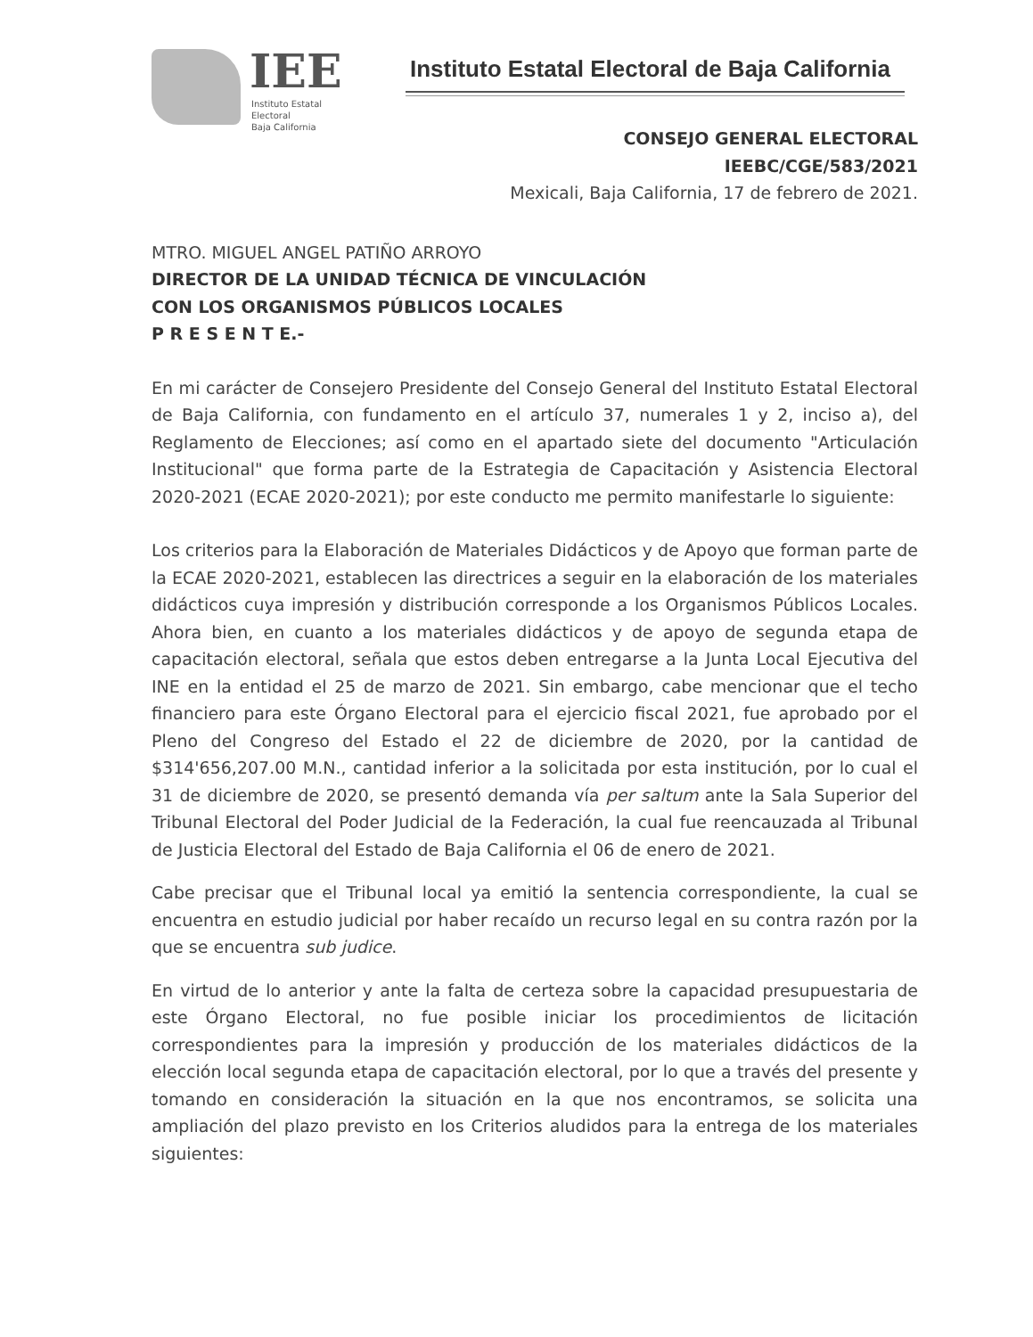IEE
Instituto Estatal Electoral
Baja California
Instituto Estatal Electoral de Baja California
CONSEJO GENERAL ELECTORAL
IEEBC/CGE/583/2021
Mexicali, Baja California, 17 de febrero de 2021.
MTRO. MIGUEL ANGEL PATIÑO ARROYO
DIRECTOR DE LA UNIDAD TÉCNICA DE VINCULACIÓN
CON LOS ORGANISMOS PÚBLICOS LOCALES
P R E S E N T E.-
En mi carácter de Consejero Presidente del Consejo General del Instituto Estatal Electoral de Baja California, con fundamento en el artículo 37, numerales 1 y 2, inciso a), del Reglamento de Elecciones; así como en el apartado siete del documento "Articulación Institucional" que forma parte de la Estrategia de Capacitación y Asistencia Electoral 2020-2021 (ECAE 2020-2021); por este conducto me permito manifestarle lo siguiente:
Los criterios para la Elaboración de Materiales Didácticos y de Apoyo que forman parte de la ECAE 2020-2021, establecen las directrices a seguir en la elaboración de los materiales didácticos cuya impresión y distribución corresponde a los Organismos Públicos Locales. Ahora bien, en cuanto a los materiales didácticos y de apoyo de segunda etapa de capacitación electoral, señala que estos deben entregarse a la Junta Local Ejecutiva del INE en la entidad el 25 de marzo de 2021. Sin embargo, cabe mencionar que el techo financiero para este Órgano Electoral para el ejercicio fiscal 2021, fue aprobado por el Pleno del Congreso del Estado el 22 de diciembre de 2020, por la cantidad de $314'656,207.00 M.N., cantidad inferior a la solicitada por esta institución, por lo cual el 31 de diciembre de 2020, se presentó demanda vía per saltum ante la Sala Superior del Tribunal Electoral del Poder Judicial de la Federación, la cual fue reencauzada al Tribunal de Justicia Electoral del Estado de Baja California el 06 de enero de 2021.
Cabe precisar que el Tribunal local ya emitió la sentencia correspondiente, la cual se encuentra en estudio judicial por haber recaído un recurso legal en su contra razón por la que se encuentra sub judice.
En virtud de lo anterior y ante la falta de certeza sobre la capacidad presupuestaria de este Órgano Electoral, no fue posible iniciar los procedimientos de licitación correspondientes para la impresión y producción de los materiales didácticos de la elección local segunda etapa de capacitación electoral, por lo que a través del presente y tomando en consideración la situación en la que nos encontramos, se solicita una ampliación del plazo previsto en los Criterios aludidos para la entrega de los materiales siguientes: